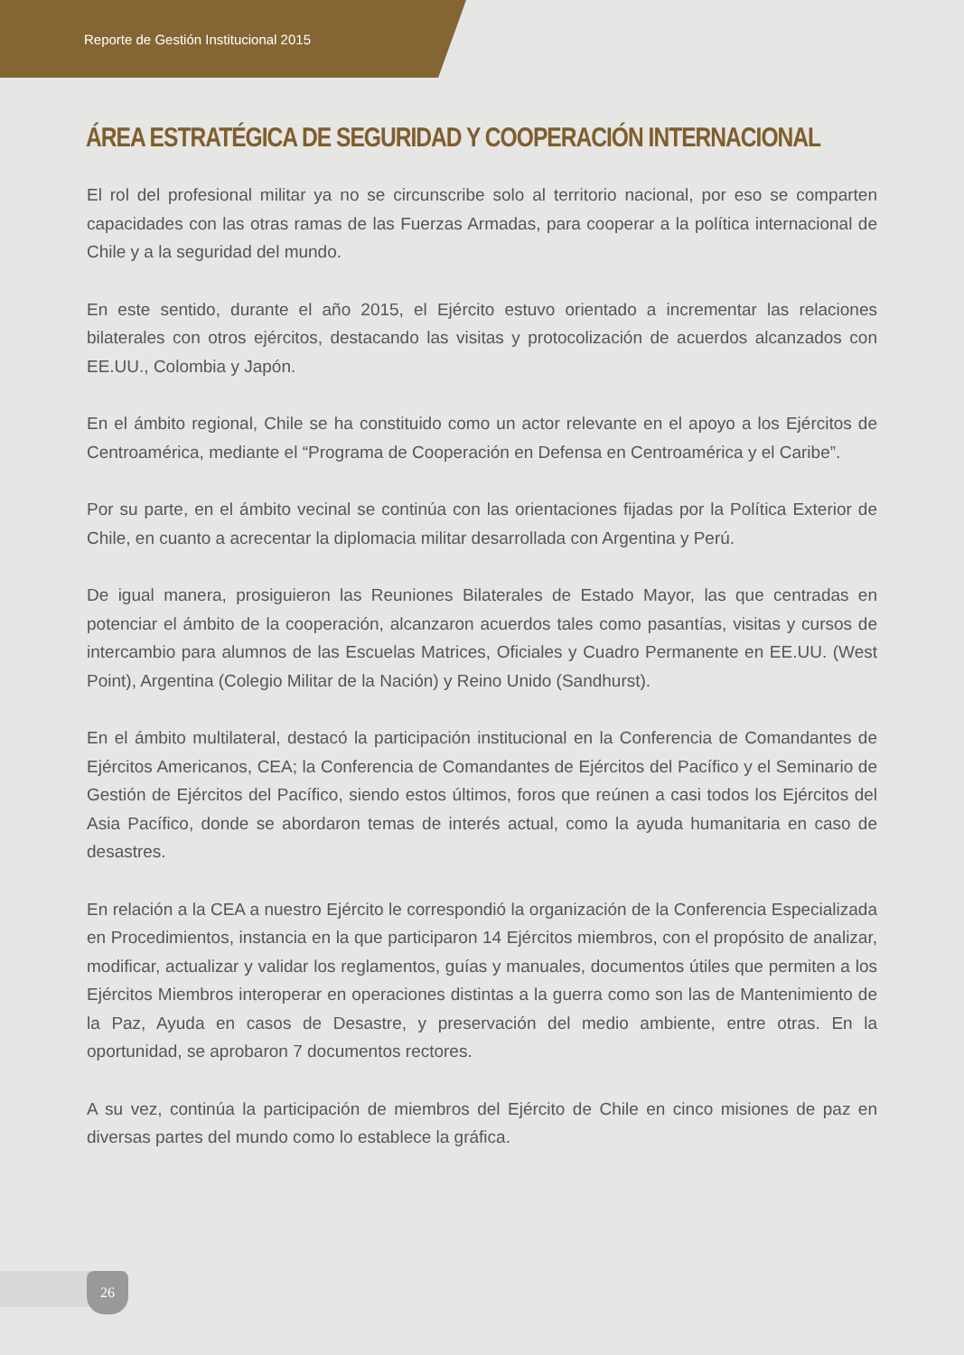Reporte de Gestión Institucional 2015
ÁREA ESTRATÉGICA DE SEGURIDAD Y COOPERACIÓN INTERNACIONAL
El rol del profesional militar ya no se circunscribe solo al territorio nacional, por eso se comparten capacidades con las otras ramas de las Fuerzas Armadas, para cooperar a la política internacional de Chile y a la seguridad del mundo.
En este sentido, durante el año 2015, el Ejército estuvo orientado a incrementar las relaciones bilaterales con otros ejércitos, destacando las visitas y protocolización de acuerdos alcanzados con EE.UU., Colombia y Japón.
En el ámbito regional, Chile se ha constituido como un actor relevante en el apoyo a los Ejércitos de Centroamérica, mediante el “Programa de Cooperación en Defensa en Centroamérica y el Caribe”.
Por su parte, en el ámbito vecinal se continúa con las orientaciones fijadas por la Política Exterior de Chile, en cuanto a acrecentar la diplomacia militar desarrollada con Argentina y Perú.
De igual manera, prosiguieron las Reuniones Bilaterales de Estado Mayor, las que centradas en potenciar el ámbito de la cooperación, alcanzaron acuerdos tales como pasantías, visitas y cursos de intercambio para alumnos de las Escuelas Matrices, Oficiales y Cuadro Permanente en EE.UU. (West Point), Argentina (Colegio Militar de la Nación) y Reino Unido (Sandhurst).
En el ámbito multilateral, destacó la participación institucional en la Conferencia de Comandantes de Ejércitos Americanos, CEA; la Conferencia de Comandantes de Ejércitos del Pacífico y el Seminario de Gestión de Ejércitos del Pacífico, siendo estos últimos, foros que reúnen a casi todos los Ejércitos del Asia Pacífico, donde se abordaron temas de interés actual, como la ayuda humanitaria en caso de desastres.
En relación a la CEA a nuestro Ejército le correspondió la organización de la Conferencia Especializada en Procedimientos, instancia en la que participaron 14 Ejércitos miembros, con el propósito de analizar, modificar, actualizar y validar los reglamentos, guías y manuales, documentos útiles que permiten a los Ejércitos Miembros interoperar en operaciones distintas a la guerra como son las de Mantenimiento de la Paz, Ayuda en casos de Desastre, y preservación del medio ambiente, entre otras. En la oportunidad, se aprobaron 7 documentos rectores.
A su vez, continúa la participación de miembros del Ejército de Chile en cinco misiones de paz en diversas partes del mundo como lo establece la gráfica.
26